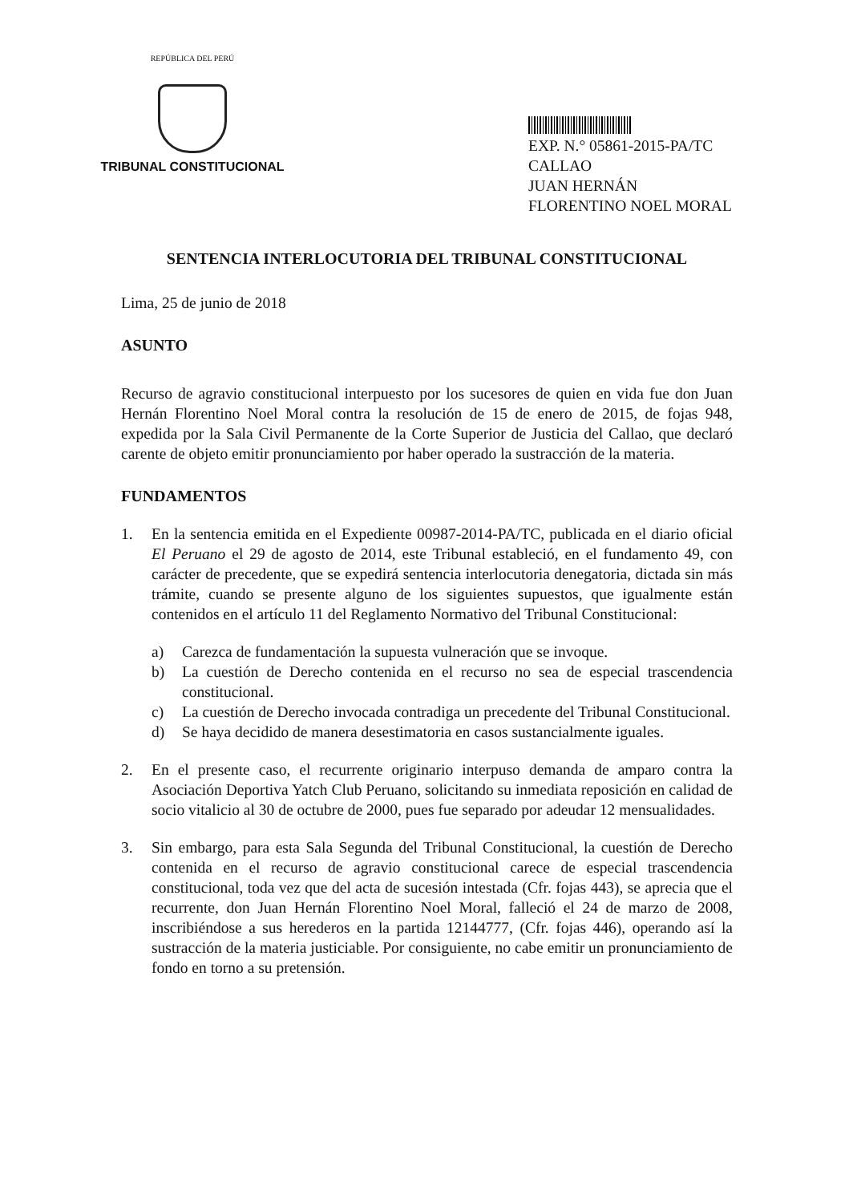REPÚBLICA DEL PERÚ
TRIBUNAL CONSTITUCIONAL
EXP. N.° 05861-2015-PA/TC
CALLAO
JUAN HERNÁN FLORENTINO NOEL MORAL
SENTENCIA INTERLOCUTORIA DEL TRIBUNAL CONSTITUCIONAL
Lima, 25 de junio de 2018
ASUNTO
Recurso de agravio constitucional interpuesto por los sucesores de quien en vida fue don Juan Hernán Florentino Noel Moral contra la resolución de 15 de enero de 2015, de fojas 948, expedida por la Sala Civil Permanente de la Corte Superior de Justicia del Callao, que declaró carente de objeto emitir pronunciamiento por haber operado la sustracción de la materia.
FUNDAMENTOS
1. En la sentencia emitida en el Expediente 00987-2014-PA/TC, publicada en el diario oficial El Peruano el 29 de agosto de 2014, este Tribunal estableció, en el fundamento 49, con carácter de precedente, que se expedirá sentencia interlocutoria denegatoria, dictada sin más trámite, cuando se presente alguno de los siguientes supuestos, que igualmente están contenidos en el artículo 11 del Reglamento Normativo del Tribunal Constitucional:
a) Carezca de fundamentación la supuesta vulneración que se invoque.
b) La cuestión de Derecho contenida en el recurso no sea de especial trascendencia constitucional.
c) La cuestión de Derecho invocada contradiga un precedente del Tribunal Constitucional.
d) Se haya decidido de manera desestimatoria en casos sustancialmente iguales.
2. En el presente caso, el recurrente originario interpuso demanda de amparo contra la Asociación Deportiva Yatch Club Peruano, solicitando su inmediata reposición en calidad de socio vitalicio al 30 de octubre de 2000, pues fue separado por adeudar 12 mensualidades.
3. Sin embargo, para esta Sala Segunda del Tribunal Constitucional, la cuestión de Derecho contenida en el recurso de agravio constitucional carece de especial trascendencia constitucional, toda vez que del acta de sucesión intestada (Cfr. fojas 443), se aprecia que el recurrente, don Juan Hernán Florentino Noel Moral, falleció el 24 de marzo de 2008, inscribiéndose a sus herederos en la partida 12144777, (Cfr. fojas 446), operando así la sustracción de la materia justiciable. Por consiguiente, no cabe emitir un pronunciamiento de fondo en torno a su pretensión.